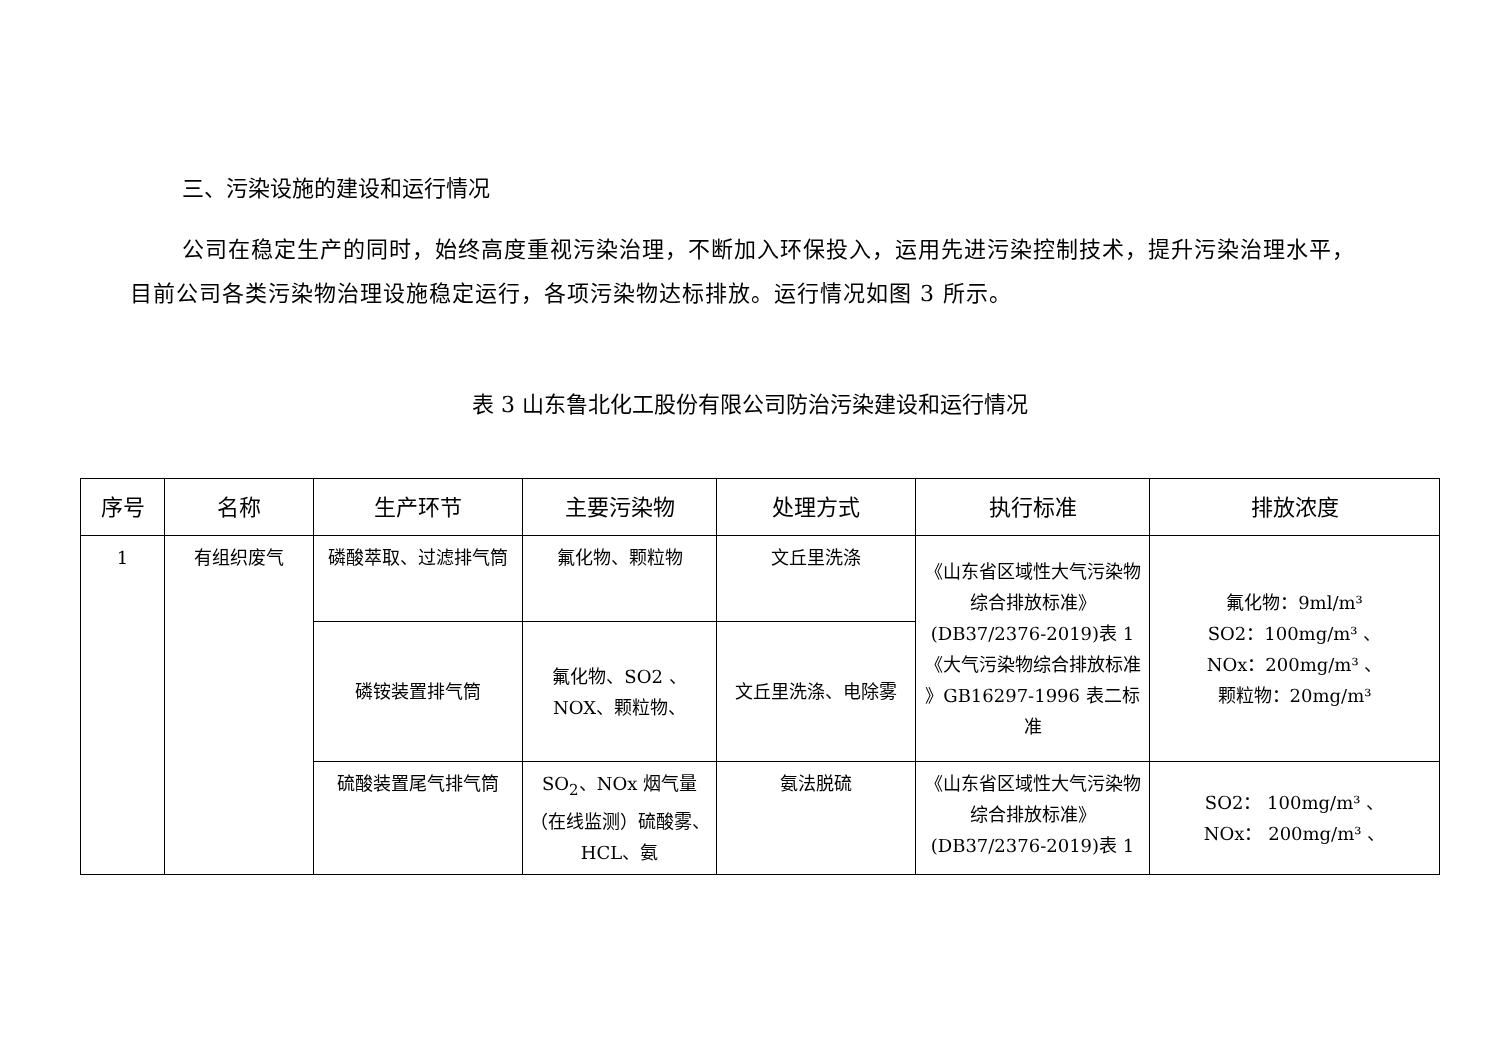三、污染设施的建设和运行情况
公司在稳定生产的同时，始终高度重视污染治理，不断加入环保投入，运用先进污染控制技术，提升污染治理水平， 目前公司各类污染物治理设施稳定运行，各项污染物达标排放。运行情况如图 3 所示。
表 3 山东鲁北化工股份有限公司防治污染建设和运行情况
| 序号 | 名称 | 生产环节 | 主要污染物 | 处理方式 | 执行标准 | 排放浓度 |
| --- | --- | --- | --- | --- | --- | --- |
| 1 | 有组织废气 | 磷酸萃取、过滤排气筒 | 氟化物、颗粒物 | 文丘里洗涤 | 《山东省区域性大气污染物综合排放标准》(DB37/2376-2019)表 1《大气污染物综合排放标准 》GB16297-1996 表二标准 | 氟化物：9ml/m³ SO2：100mg/m³ 、 NOx：200mg/m³ 、 颗粒物：20mg/m³ |
| | | 磷铵装置排气筒 | 氟化物、SO2 、NOX、颗粒物、 | 文丘里洗涤、电除雾 | | |
| | | 硫酸装置尾气排气筒 | SO<sub>2</sub>、NOx 烟气量（在线监测）硫酸雾、HCL、氨 | 氨法脱硫 | 《山东省区域性大气污染物综合排放标准》(DB37/2376-2019)表 1 | SO2： 100mg/m³ 、 NOx： 200mg/m³ 、 |